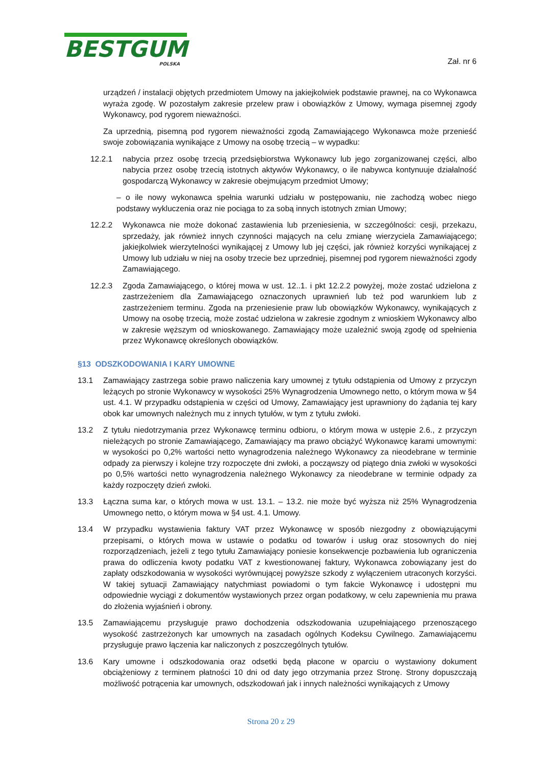BESTGUM
POLSKA
Zał. nr 6
urządzeń / instalacji objętych przedmiotem Umowy na jakiejkolwiek podstawie prawnej, na co Wykonawca wyraża zgodę. W pozostałym zakresie przelew praw i obowiązków z Umowy, wymaga pisemnej zgody Wykonawcy, pod rygorem nieważności.
Za uprzednią, pisemną pod rygorem nieważności zgodą Zamawiającego Wykonawca może przenieść swoje zobowiązania wynikające z Umowy na osobę trzecią – w wypadku:
12.2.1 nabycia przez osobę trzecią przedsiębiorstwa Wykonawcy lub jego zorganizowanej części, albo nabycia przez osobę trzecią istotnych aktywów Wykonawcy, o ile nabywca kontynuuje działalność gospodarczą Wykonawcy w zakresie obejmującym przedmiot Umowy;
– o ile nowy wykonawca spełnia warunki udziału w postępowaniu, nie zachodzą wobec niego podstawy wykluczenia oraz nie pociąga to za sobą innych istotnych zmian Umowy;
12.2.2 Wykonawca nie może dokonać zastawienia lub przeniesienia, w szczególności: cesji, przekazu, sprzedaży, jak również innych czynności mających na celu zmianę wierzyciela Zamawiającego; jakiejkolwiek wierzytelności wynikającej z Umowy lub jej części, jak również korzyści wynikającej z Umowy lub udziału w niej na osoby trzecie bez uprzedniej, pisemnej pod rygorem nieważności zgody Zamawiającego.
12.2.3 Zgoda Zamawiającego, o której mowa w ust. 12..1. i pkt 12.2.2 powyżej, może zostać udzielona z zastrzeżeniem dla Zamawiającego oznaczonych uprawnień lub też pod warunkiem lub z zastrzeżeniem terminu. Zgoda na przeniesienie praw lub obowiązków Wykonawcy, wynikających z Umowy na osobę trzecią, może zostać udzielona w zakresie zgodnym z wnioskiem Wykonawcy albo w zakresie węższym od wnioskowanego. Zamawiający może uzależnić swoją zgodę od spełnienia przez Wykonawcę określonych obowiązków.
§13 ODSZKODOWANIA I KARY UMOWNE
13.1 Zamawiający zastrzega sobie prawo naliczenia kary umownej z tytułu odstąpienia od Umowy z przyczyn leżących po stronie Wykonawcy w wysokości 25% Wynagrodzenia Umownego netto, o którym mowa w §4 ust. 4.1. W przypadku odstąpienia w części od Umowy, Zamawiający jest uprawniony do żądania tej kary obok kar umownych należnych mu z innych tytułów, w tym z tytułu zwłoki.
13.2 Z tytułu niedotrzymania przez Wykonawcę terminu odbioru, o którym mowa w ustępie 2.6., z przyczyn nieleżących po stronie Zamawiającego, Zamawiający ma prawo obciążyć Wykonawcę karami umownymi: w wysokości po 0,2% wartości netto wynagrodzenia należnego Wykonawcy za nieodebrane w terminie odpady za pierwszy i kolejne trzy rozpoczęte dni zwłoki, a począwszy od piątego dnia zwłoki w wysokości po 0,5% wartości netto wynagrodzenia należnego Wykonawcy za nieodebrane w terminie odpady za każdy rozpoczęty dzień zwłoki.
13.3 Łączna suma kar, o których mowa w ust. 13.1. – 13.2. nie może być wyższa niż 25% Wynagrodzenia Umownego netto, o którym mowa w §4 ust. 4.1. Umowy.
13.4 W przypadku wystawienia faktury VAT przez Wykonawcę w sposób niezgodny z obowiązującymi przepisami, o których mowa w ustawie o podatku od towarów i usług oraz stosownych do niej rozporządzeniach, jeżeli z tego tytułu Zamawiający poniesie konsekwencje pozbawienia lub ograniczenia prawa do odliczenia kwoty podatku VAT z kwestionowanej faktury, Wykonawca zobowiązany jest do zapłaty odszkodowania w wysokości wyrównującej powyższe szkody z wyłączeniem utraconych korzyści. W takiej sytuacji Zamawiający natychmiast powiadomi o tym fakcie Wykonawcę i udostępni mu odpowiednie wyciągi z dokumentów wystawionych przez organ podatkowy, w celu zapewnienia mu prawa do złożenia wyjaśnień i obrony.
13.5 Zamawiającemu przysługuje prawo dochodzenia odszkodowania uzupełniającego przenoszącego wysokość zastrzeżonych kar umownych na zasadach ogólnych Kodeksu Cywilnego. Zamawiającemu przysługuje prawo łączenia kar naliczonych z poszczególnych tytułów.
13.6 Kary umowne i odszkodowania oraz odsetki będą płacone w oparciu o wystawiony dokument obciążeniowy z terminem płatności 10 dni od daty jego otrzymania przez Stronę. Strony dopuszczają możliwość potrącenia kar umownych, odszkodowań jak i innych należności wynikających z Umowy
Strona 20 z 29